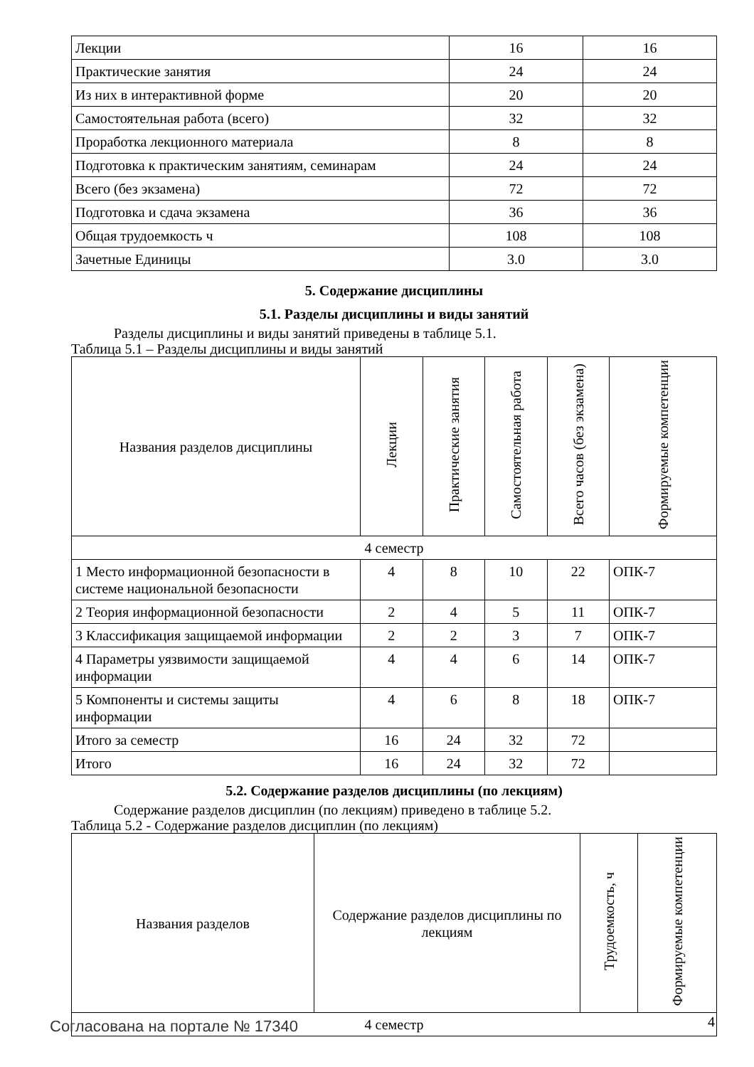| Лекции | 16 | 16 |
| Практические занятия | 24 | 24 |
| Из них в интерактивной форме | 20 | 20 |
| Самостоятельная работа (всего) | 32 | 32 |
| Проработка лекционного материала | 8 | 8 |
| Подготовка к практическим занятиям, семинарам | 24 | 24 |
| Всего (без экзамена) | 72 | 72 |
| Подготовка и сдача экзамена | 36 | 36 |
| Общая трудоемкость ч | 108 | 108 |
| Зачетные Единицы | 3.0 | 3.0 |
5. Содержание дисциплины
5.1. Разделы дисциплины и виды занятий
Разделы дисциплины и виды занятий приведены в таблице 5.1.
Таблица 5.1 – Разделы дисциплины и виды занятий
| Названия разделов дисциплины | Лекции | Практические занятия | Самостоятельная работа | Всего часов (без экзамена) | Формируемые компетенции |
| --- | --- | --- | --- | --- | --- |
| 4 семестр | | | | | |
| 1 Место информационной безопасности в системе национальной безопасности | 4 | 8 | 10 | 22 | ОПК-7 |
| 2 Теория информационной безопасности | 2 | 4 | 5 | 11 | ОПК-7 |
| 3 Классификация защищаемой информации | 2 | 2 | 3 | 7 | ОПК-7 |
| 4 Параметры уязвимости защищаемой информации | 4 | 4 | 6 | 14 | ОПК-7 |
| 5 Компоненты и системы защиты информации | 4 | 6 | 8 | 18 | ОПК-7 |
| Итого за семестр | 16 | 24 | 32 | 72 | |
| Итого | 16 | 24 | 32 | 72 | |
5.2. Содержание разделов дисциплины (по лекциям)
Содержание разделов дисциплин (по лекциям) приведено в таблице 5.2.
Таблица 5.2 - Содержание разделов дисциплин (по лекциям)
| Названия разделов | Содержание разделов дисциплины по лекциям | Трудоемкость, ч | Формируемые компетенции |
| --- | --- | --- | --- |
| 4 семестр | | | |
Согласована на портале № 17340 4